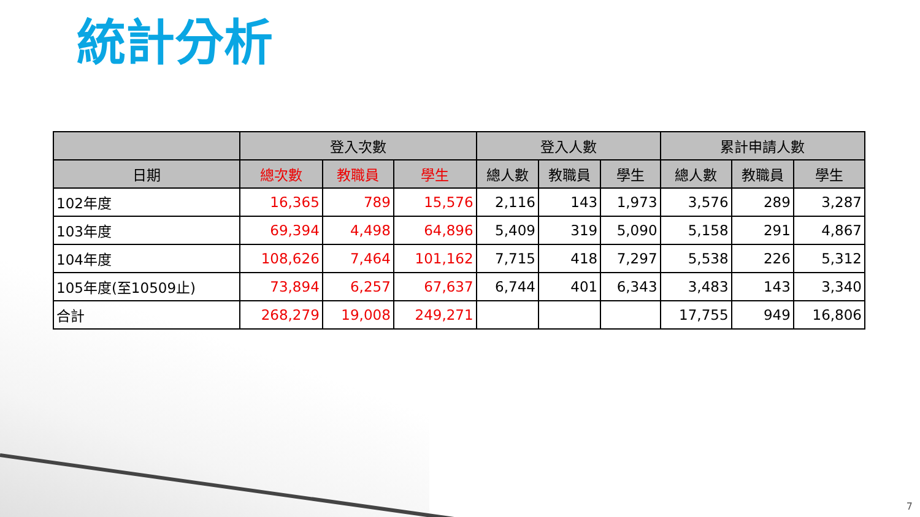統計分析
| | 登入次數 | | | 登入人數 | | | 累計申請人數 | | |
| --- | --- | --- | --- | --- | --- | --- | --- | --- | --- |
| 日期 | 總次數 | 教職員 | 學生 | 總人數 | 教職員 | 學生 | 總人數 | 教職員 | 學生 |
| 102年度 | 16,365 | 789 | 15,576 | 2,116 | 143 | 1,973 | 3,576 | 289 | 3,287 |
| 103年度 | 69,394 | 4,498 | 64,896 | 5,409 | 319 | 5,090 | 5,158 | 291 | 4,867 |
| 104年度 | 108,626 | 7,464 | 101,162 | 7,715 | 418 | 7,297 | 5,538 | 226 | 5,312 |
| 105年度(至10509止) | 73,894 | 6,257 | 67,637 | 6,744 | 401 | 6,343 | 3,483 | 143 | 3,340 |
| 合計 | 268,279 | 19,008 | 249,271 | | | | 17,755 | 949 | 16,806 |
7